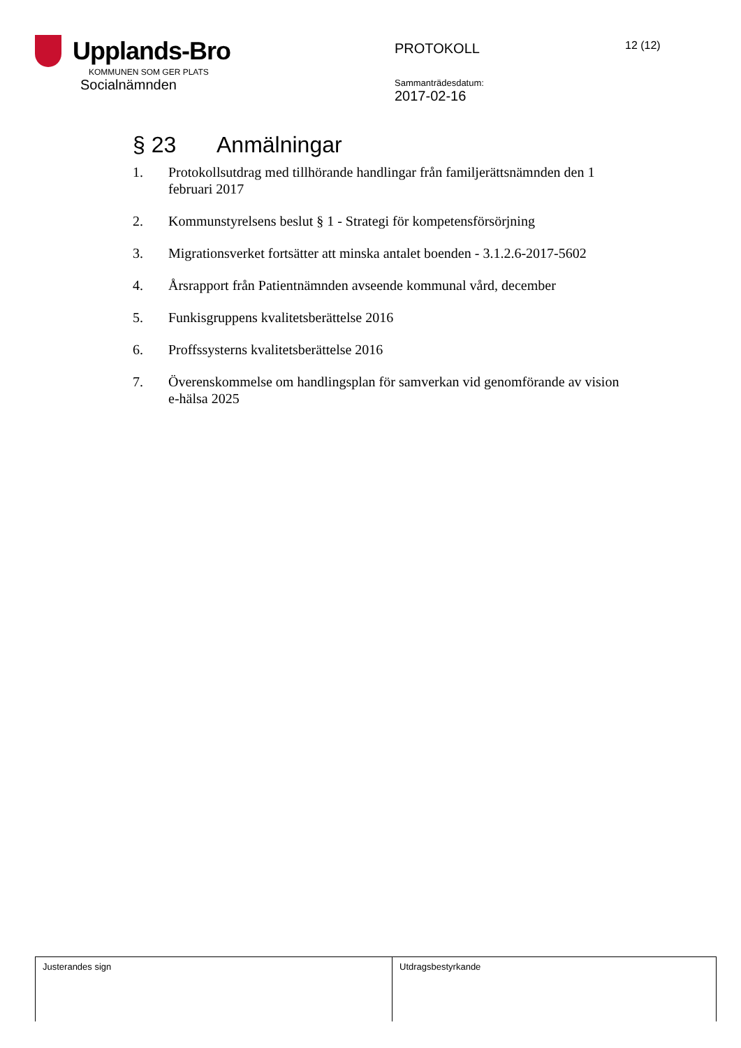Upplands-Bro
KOMMUNEN SOM GER PLATS
Socialnämnden
PROTOKOLL
Sammanträdesdatum:
2017-02-16
12 (12)
§ 23 Anmälningar
1. Protokollsutdrag med tillhörande handlingar från familjerättsnämnden den 1 februari 2017
2. Kommunstyrelsens beslut § 1 - Strategi för kompetensförsörjning
3. Migrationsverket fortsätter att minska antalet boenden - 3.1.2.6-2017-5602
4. Årsrapport från Patientnämnden avseende kommunal vård, december
5. Funkisgruppens kvalitetsberättelse 2016
6. Proffssysterns kvalitetsberättelse 2016
7. Överenskommelse om handlingsplan för samverkan vid genomförande av vision e-hälsa 2025
| Justerandes sign | Utdragsbestyrkande |